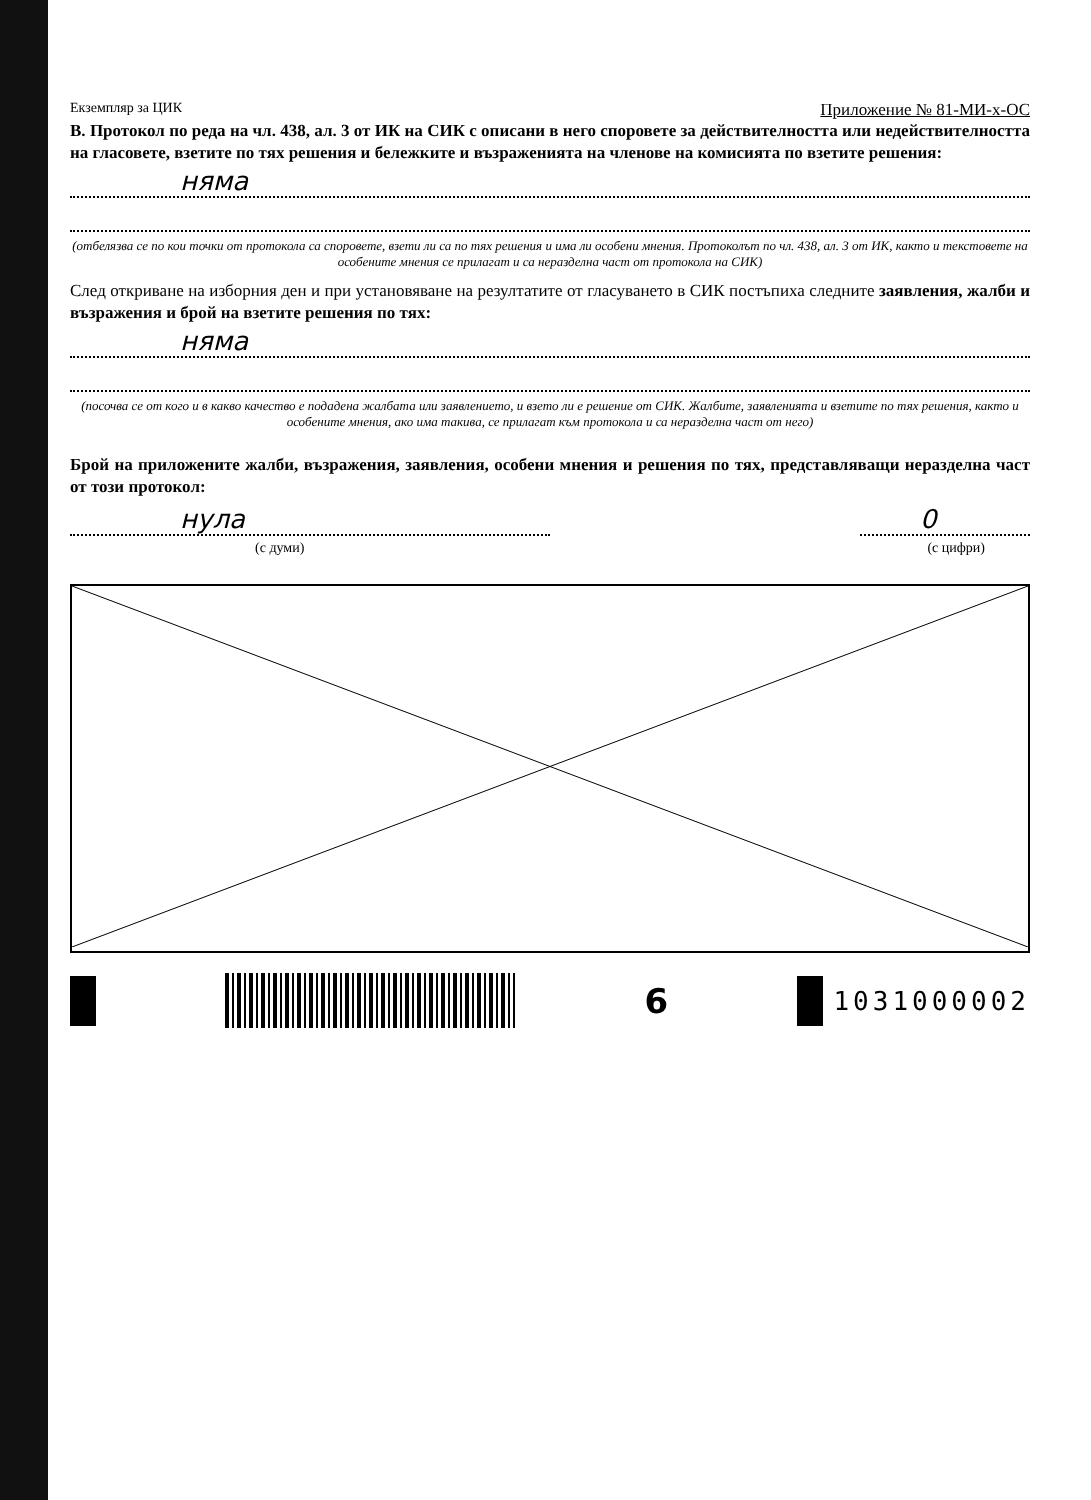Екземпляр за ЦИК Приложение № 81-МИ-х-ОС
В. Протокол по реда на чл. 438, ал. 3 от ИК на СИК с описани в него споровете за действителността или недействителността на гласовете, взетите по тях решения и бележките и възраженията на членове на комисията по взетите решения:
няма
(отбелязва се по кои точки от протокола са споровете, взети ли са по тях решения и има ли особени мнения. Протоколът по чл. 438, ал. 3 от ИК, както и текстовете на особените мнения се прилагат и са неразделна част от протокола на СИК)
След откриване на изборния ден и при установяване на резултатите от гласуването в СИК постъпиха следните заявления, жалби и възражения и брой на взетите решения по тях:
няма
(посочва се от кого и в какво качество е подадена жалбата или заявлението, и взето ли е решение от СИК. Жалбите, заявленията и взетите по тях решения, както и особените мнения, ако има такива, се прилагат към протокола и са неразделна част от него)
Брой на приложените жалби, възражения, заявления, особени мнения и решения по тях, представляващи неразделна част от този протокол:
нула
0
(с думи) (с цифри)
6 1031000002